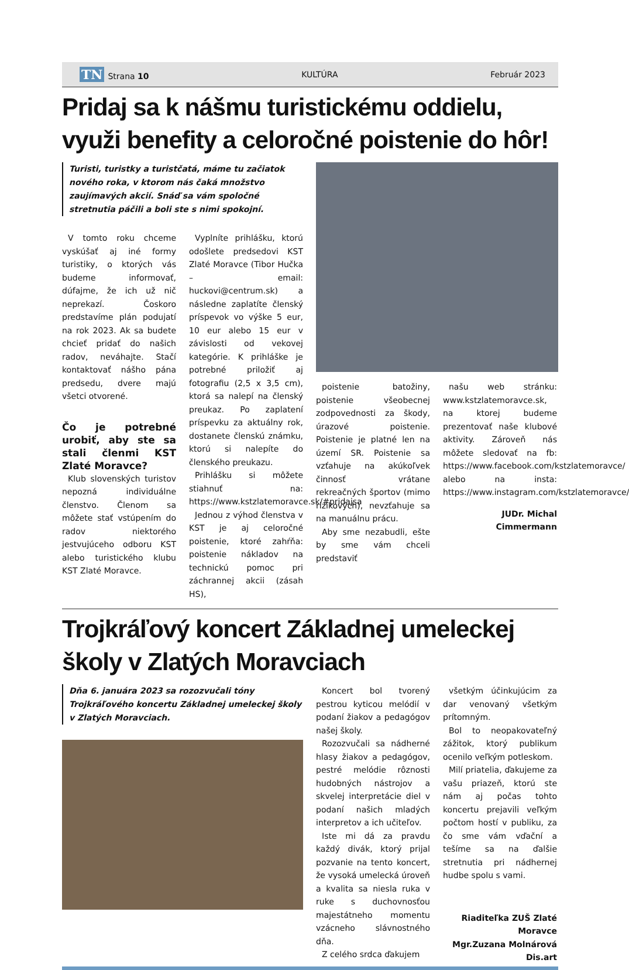TN Strana 10 KULTÚRA Február 2023
Pridaj sa k nášmu turistickému oddielu, využi benefity a celoročné poistenie do hôr!
Turisti, turistky a turistčatá, máme tu začiatok nového roka, v ktorom nás čaká množstvo zaujímavých akcií. Snáď sa vám spoločné stretnutia páčili a boli ste s nimi spokojní.
V tomto roku chceme vyskúšať aj iné formy turistiky, o ktorých vás budeme informovať, dúfajme, že ich už nič neprekazí. Čoskoro predstavíme plán podujatí na rok 2023. Ak sa budete chcieť pridať do našich radov, neváhajte. Stačí kontaktovať nášho pána predsedu, dvere majú všetci otvorené.
Čo je potrebné urobiť, aby ste sa stali členmi KST Zlaté Moravce?
Klub slovenských turistov nepozná individuálne členstvo. Členom sa môžete stať vstúpením do radov niektorého jestvujúceho odboru KST alebo turistického klubu KST Zlaté Moravce.
Vyplníte prihlášku, ktorú odošlete predsedovi KST Zlaté Moravce (Tibor Hučka – email: huckovi@centrum.sk) a následne zaplatíte členský príspevok vo výške 5 eur, 10 eur alebo 15 eur v závislosti od vekovej kategórie. K prihláške je potrebné priložiť aj fotografiu (2,5 x 3,5 cm), ktorá sa nalepí na členský preukaz. Po zaplatení príspevku za aktuálny rok, dostanete členskú známku, ktorú si nalepíte do členského preukazu.
Prihlášku si môžete stiahnuť na: https://www.kstzlatemoravce.sk/#pridajsa
Jednou z výhod členstva v KST je aj celoročné poistenie, ktoré zahŕňa: poistenie nákladov na technickú pomoc pri záchrannej akcii (zásah HS),
poistenie batožiny, poistenie všeobecnej zodpovednosti za škody, úrazové poistenie. Poistenie je platné len na území SR. Poistenie sa vzťahuje na akúkoľvek činnosť vrátane rekreačných športov (mimo rizikových), nevzťahuje sa na manuálnu prácu.
Aby sme nezabudli, ešte by sme vám chceli predstaviť
našu web stránku: www.kstzlatemoravce.sk, na ktorej budeme prezentovať naše klubové aktivity. Zároveň nás môžete sledovať na fb: https://www.facebook.com/kstzlatemoravce/ alebo na insta: https://www.instagram.com/kstzlatemoravce/
JUDr. Michal Cimmermann
Trojkráľový koncert Základnej umeleckej školy v Zlatých Moravciach
Dňa 6. januára 2023 sa rozozvučali tóny Trojkráľového koncertu Základnej umeleckej školy v Zlatých Moravciach.
Koncert bol tvorený pestrou kyticou melódií v podaní žiakov a pedagógov našej školy.
Rozozvučali sa nádherné hlasy žiakov a pedagógov, pestré melódie rôznosti hudobných nástrojov a skvelej interpretácie diel v podaní našich mladých interpretov a ich učiteľov.
Iste mi dá za pravdu každý divák, ktorý prijal pozvanie na tento koncert, že vysoká umelecká úroveň a kvalita sa niesla ruka v ruke s duchovnosťou majestátneho momentu vzácneho slávnostného dňa.
Z celého srdca ďakujem
všetkým účinkujúcim za dar venovaný všetkým prítomným.
Bol to neopakovateľný zážitok, ktorý publikum ocenilo veľkým potleskom.
Milí priatelia, ďakujeme za vašu priazeň, ktorú ste nám aj počas tohto koncertu prejavili veľkým počtom hostí v publiku, za čo sme vám vďační a tešíme sa na ďalšie stretnutia pri nádhernej hudbe spolu s vami.
Riaditeľka ZUŠ Zlaté Moravce
Mgr.Zuzana Molnárová Dis.art